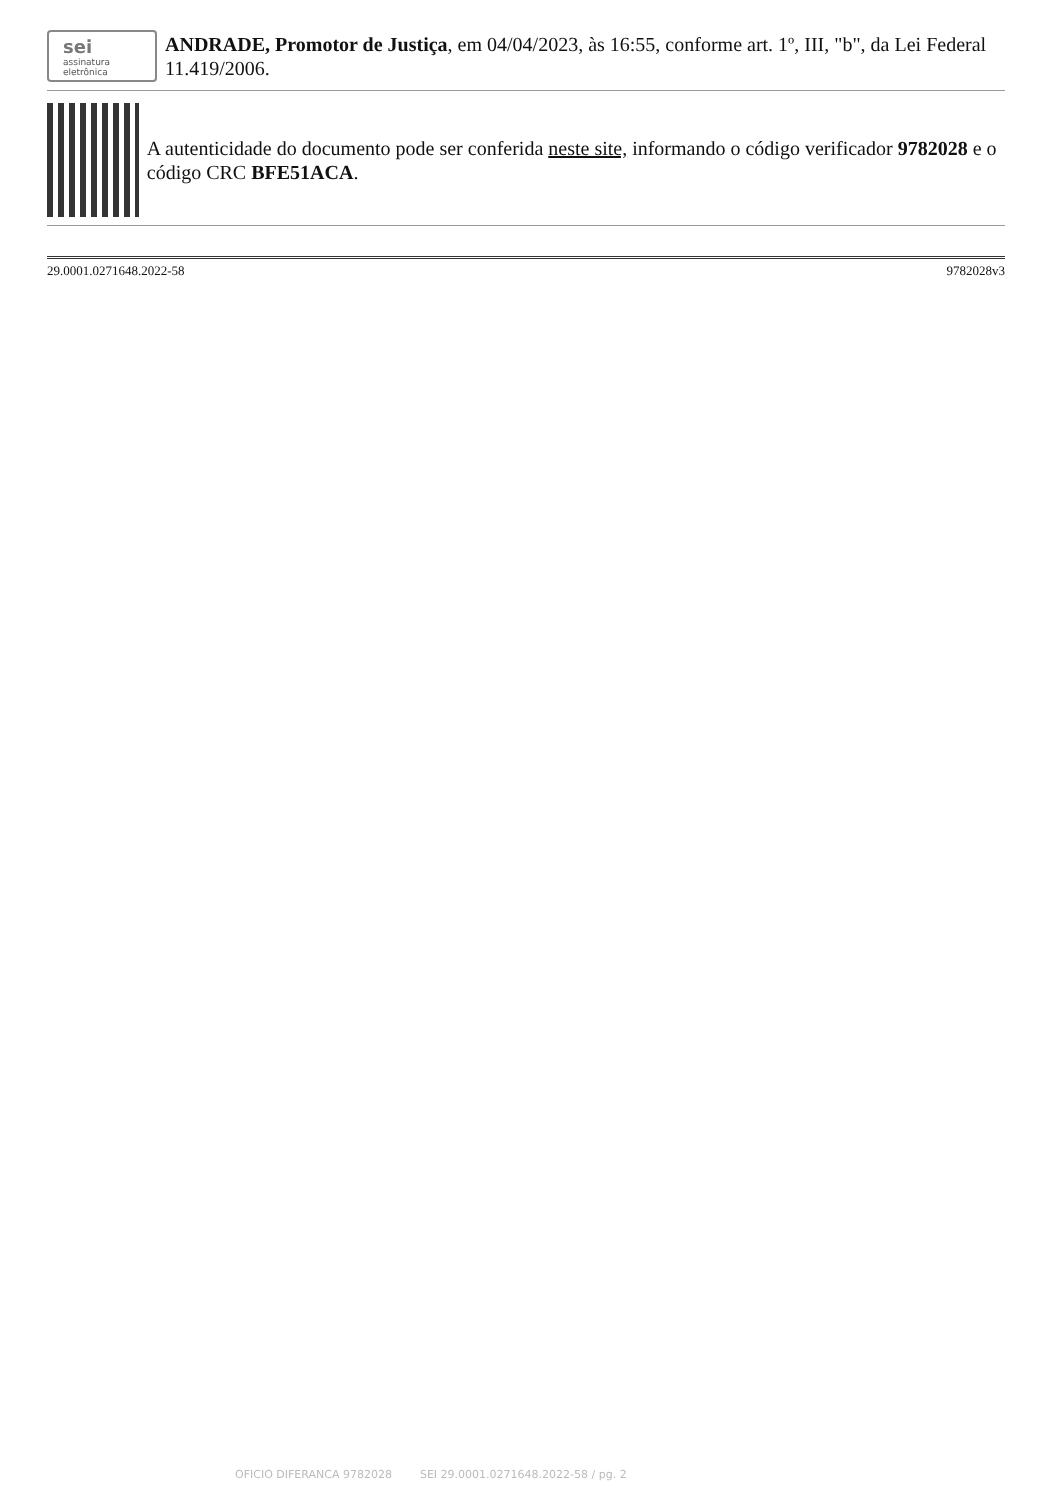sei
assinatura
eletrônica
ANDRADE, Promotor de Justiça, em 04/04/2023, às 16:55, conforme art. 1º, III, "b", da Lei Federal 11.419/2006.
A autenticidade do documento pode ser conferida neste site, informando o código verificador 9782028 e o código CRC BFE51ACA.
29.0001.0271648.2022-58 9782028v3
OFICIO DIFERANCA 9782028 SEI 29.0001.0271648.2022-58 / pg. 2